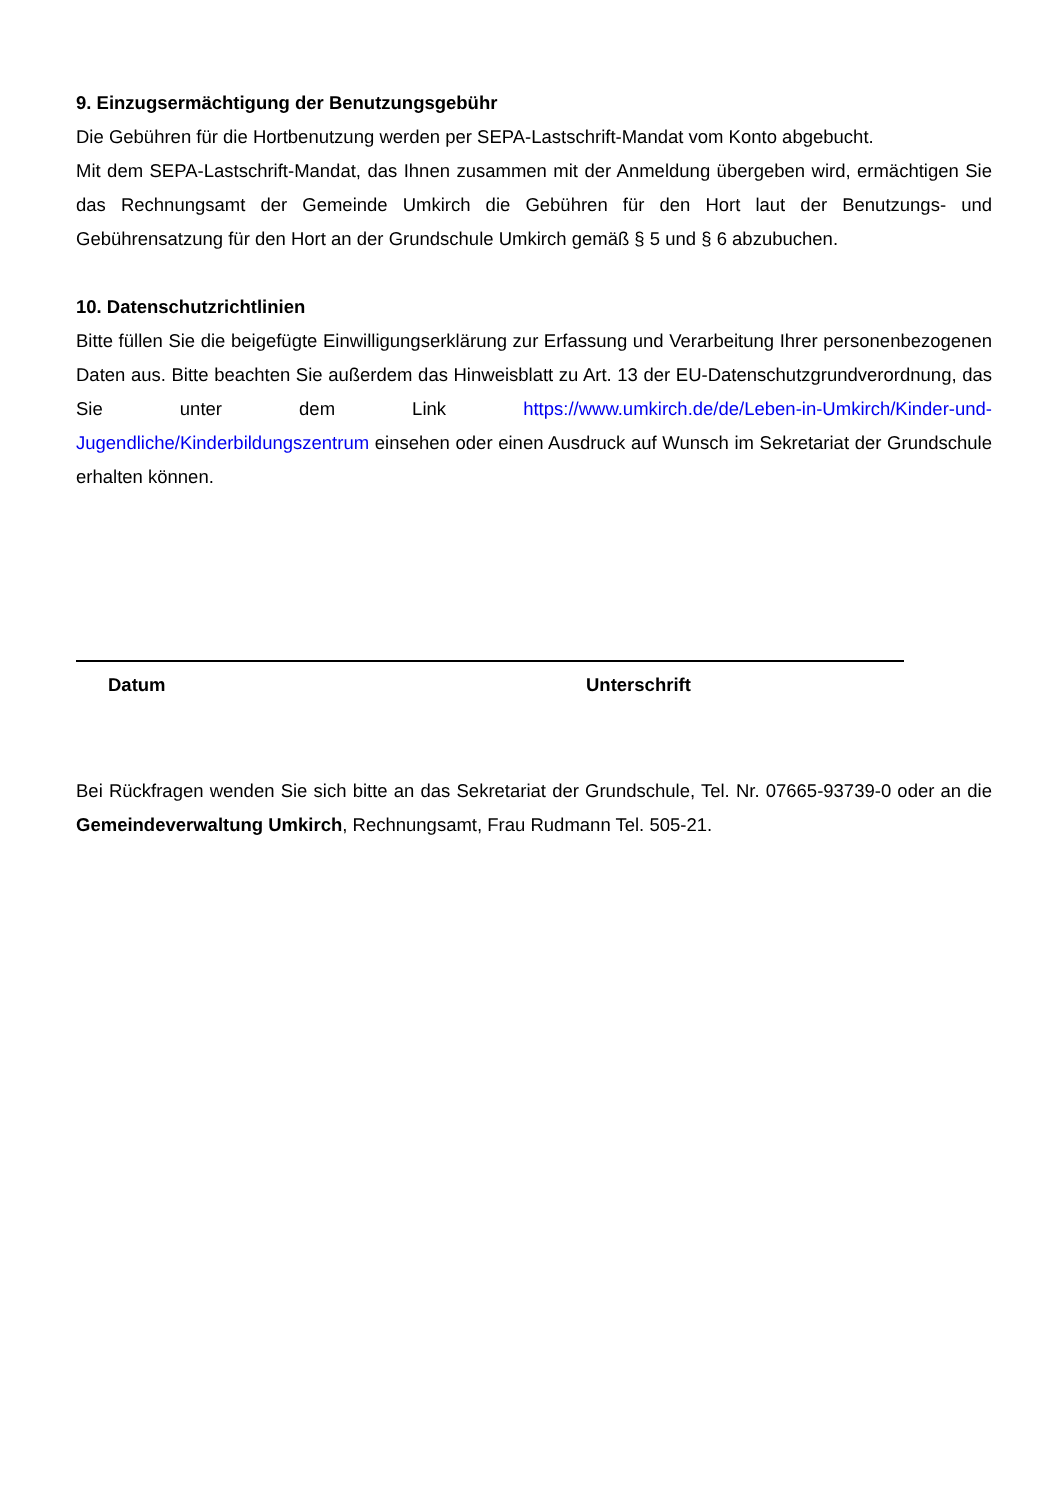9. Einzugsermächtigung der Benutzungsgebühr
Die Gebühren für die Hortbenutzung werden per SEPA-Lastschrift-Mandat vom Konto abgebucht.
Mit dem SEPA-Lastschrift-Mandat, das Ihnen zusammen mit der Anmeldung übergeben wird, ermächtigen Sie das Rechnungsamt der Gemeinde Umkirch die Gebühren für den Hort laut der Benutzungs- und Gebührensatzung für den Hort an der Grundschule Umkirch gemäß § 5 und § 6 abzubuchen.
10. Datenschutzrichtlinien
Bitte füllen Sie die beigefügte Einwilligungserklärung zur Erfassung und Verarbeitung Ihrer personenbezogenen Daten aus. Bitte beachten Sie außerdem das Hinweisblatt zu Art. 13 der EU-Datenschutzgrundverordnung, das Sie unter dem Link https://www.umkirch.de/de/Leben-in-Umkirch/Kinder-und-Jugendliche/Kinderbildungszentrum einsehen oder einen Ausdruck auf Wunsch im Sekretariat der Grundschule erhalten können.
Datum Unterschrift
Bei Rückfragen wenden Sie sich bitte an das Sekretariat der Grundschule, Tel. Nr. 07665-93739-0 oder an die Gemeindeverwaltung Umkirch, Rechnungsamt, Frau Rudmann Tel. 505-21.